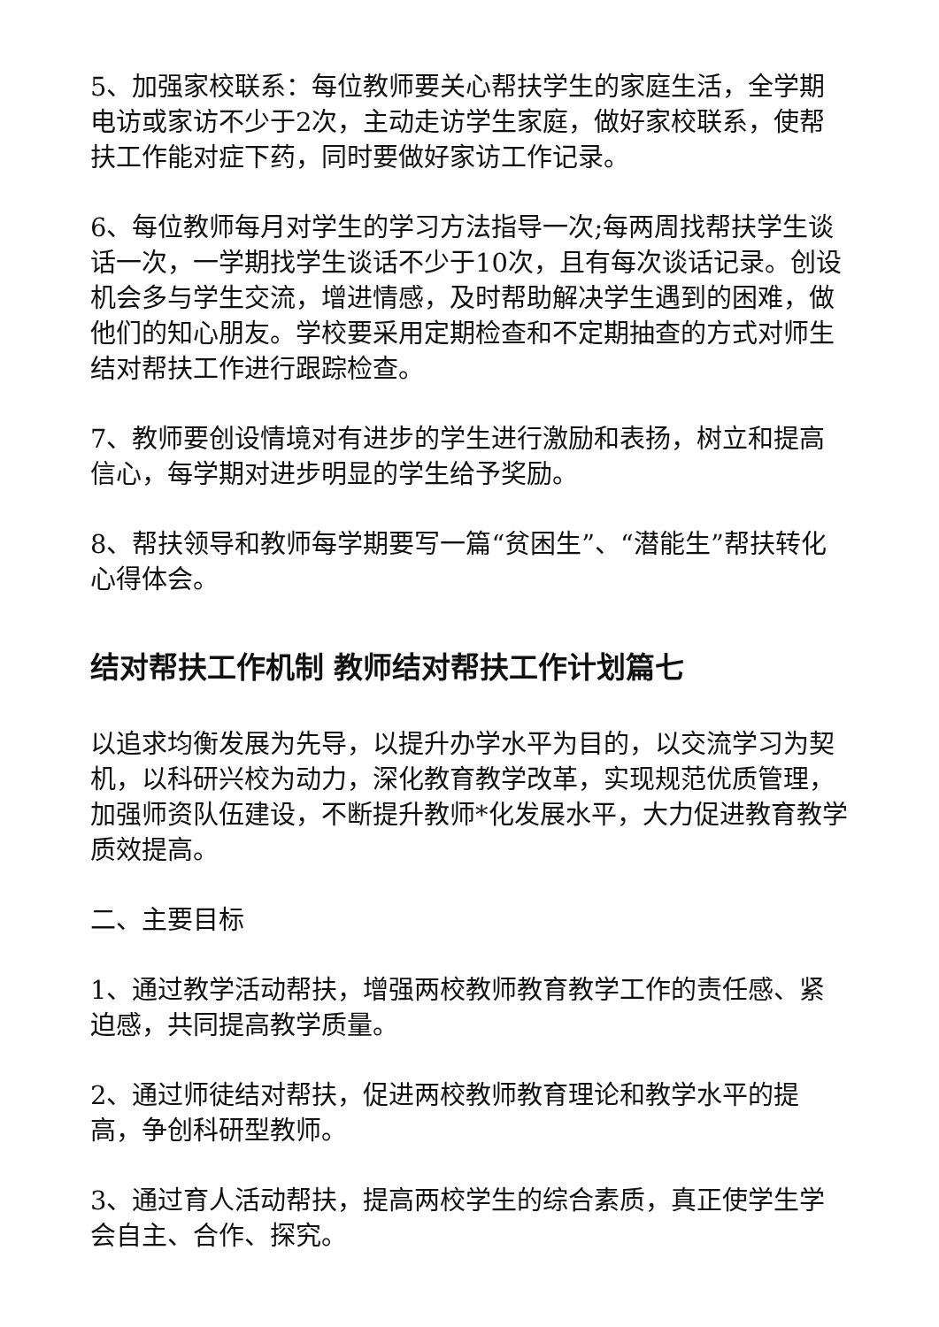5、加强家校联系：每位教师要关心帮扶学生的家庭生活，全学期电访或家访不少于2次，主动走访学生家庭，做好家校联系，使帮扶工作能对症下药，同时要做好家访工作记录。
6、每位教师每月对学生的学习方法指导一次;每两周找帮扶学生谈话一次，一学期找学生谈话不少于10次，且有每次谈话记录。创设机会多与学生交流，增进情感，及时帮助解决学生遇到的困难，做他们的知心朋友。学校要采用定期检查和不定期抽查的方式对师生结对帮扶工作进行跟踪检查。
7、教师要创设情境对有进步的学生进行激励和表扬，树立和提高信心，每学期对进步明显的学生给予奖励。
8、帮扶领导和教师每学期要写一篇“贫困生”、“潜能生”帮扶转化心得体会。
结对帮扶工作机制 教师结对帮扶工作计划篇七
以追求均衡发展为先导，以提升办学水平为目的，以交流学习为契机，以科研兴校为动力，深化教育教学改革，实现规范优质管理，加强师资队伍建设，不断提升教师*化发展水平，大力促进教育教学质效提高。
二、主要目标
1、通过教学活动帮扶，增强两校教师教育教学工作的责任感、紧迫感，共同提高教学质量。
2、通过师徒结对帮扶，促进两校教师教育理论和教学水平的提高，争创科研型教师。
3、通过育人活动帮扶，提高两校学生的综合素质，真正使学生学会自主、合作、探究。